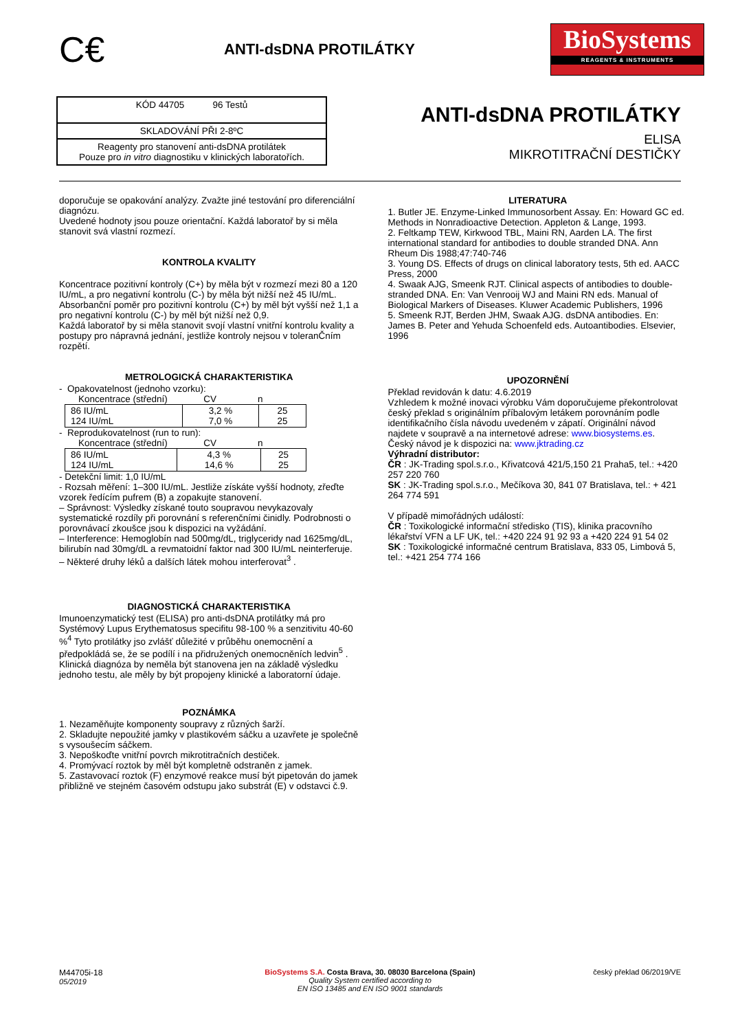C€
ANTI-dsDNA PROTILÁTKY
BioSystems
REAGENTS & INSTRUMENTS
KÓD 44705 96 Testů
SKLADOVÁNÍ PŘI 2-8ºC
Reagenty pro stanovení anti-dsDNA protilátek
Pouze pro in vitro diagnostiku v klinických laboratořích.
ANTI-dsDNA PROTILÁTKY
ELISA
MIKROTITRAČNÍ DESTIČKY
doporučuje se opakování analýzy. Zvažte jiné testování pro diferenciální diagnózu.
Uvedené hodnoty jsou pouze orientační. Každá laboratoř by si měla stanovit svá vlastní rozmezí.
KONTROLA KVALITY
Koncentrace pozitivní kontroly (C+) by měla být v rozmezí mezi 80 a 120 IU/mL, a pro negativní kontrolu (C-) by měla být nižší než 45 IU/mL.
Absorbanční poměr pro pozitivní kontrolu (C+) by měl být vyšší než 1,1 a pro negativní kontrolu (C-) by měl být nižší než 0,9.
Každá laboratoř by si měla stanovit svojí vlastní vnitřní kontrolu kvality a postupy pro nápravná jednání, jestliže kontroly nejsou v toleranČním rozpětí.
METROLOGICKÁ CHARAKTERISTIKA
- Opakovatelnost (jednoho vzorku):
Koncentrace (střední) CV n
| 86 IU/mL 124 IU/mL | 3,2 % 7,0 % | 25 25 |
- Reprodukovatelnost (run to run):
Koncentrace (střední) CV n
| 86 IU/mL 124 IU/mL | 4,3 % 14,6 % | 25 25 |
- Detekční limit: 1,0 IU/mL
- Rozsah měření: 1–300 IU/mL. Jestliže získáte vyšší hodnoty, zřeďte vzorek ředícím pufrem (B) a zopakujte stanovení.
– Správnost: Výsledky získané touto soupravou nevykazovaly systematické rozdíly při porovnání s referenčními činidly. Podrobnosti o porovnávací zkoušce jsou k dispozici na vyžádání.
– Interference: Hemoglobín nad 500mg/dL, triglyceridy nad 1625mg/dL, bilirubín nad 30mg/dL a revmatoidní faktor nad 300 IU/mL neinterferuje.
– Některé druhy léků a dalších látek mohou interferovat<sup>3</sup> .
DIAGNOSTICKÁ CHARAKTERISTIKA
Imunoenzymatický test (ELISA) pro anti-dsDNA protilátky má pro Systémový Lupus Erythematosus specifitu 98-100 % a senzitivitu 40-60 %<sup>4</sup> Tyto protilátky jso zvlášť důležité v průběhu onemocnění a předpokládá se, že se podílí i na přidružených onemocněních ledvin<sup>5</sup> .
Klinická diagnóza by neměla být stanovena jen na základě výsledku jednoho testu, ale měly by být propojeny klinické a laboratorní údaje.
POZNÁMKA
1. Nezaměňujte komponenty soupravy z různých šarží.
2. Skladujte nepoužité jamky v plastikovém sáčku a uzavřete je společně s vysoušecím sáčkem.
3. Nepoškoďte vnitřní povrch mikrotitračních destiček.
4. Promývací roztok by měl být kompletně odstraněn z jamek.
5. Zastavovací roztok (F) enzymové reakce musí být pipetován do jamek přibližně ve stejném časovém odstupu jako substrát (E) v odstavci č.9.
LITERATURA
1. Butler JE. Enzyme-Linked Immunosorbent Assay. En: Howard GC ed. Methods in Nonradioactive Detection. Appleton & Lange, 1993.
2. Feltkamp TEW, Kirkwood TBL, Maini RN, Aarden LA. The first international standard for antibodies to double stranded DNA. Ann Rheum Dis 1988;47:740-746
3. Young DS. Effects of drugs on clinical laboratory tests, 5th ed. AACC Press, 2000
4. Swaak AJG, Smeenk RJT. Clinical aspects of antibodies to double-stranded DNA. En: Van Venrooij WJ and Maini RN eds. Manual of Biological Markers of Diseases. Kluwer Academic Publishers, 1996
5. Smeenk RJT, Berden JHM, Swaak AJG. dsDNA antibodies. En: James B. Peter and Yehuda Schoenfeld eds. Autoantibodies. Elsevier, 1996
UPOZORNĚNÍ
Překlad revidován k datu: 4.6.2019
Vzhledem k možné inovaci výrobku Vám doporučujeme překontrolovat český překlad s originálním příbalovým letákem porovnáním podle identifikačního čísla návodu uvedeném v zápatí. Originální návod najdete v soupravě a na internetové adrese: www.biosystems.es.
Český návod je k dispozici na: www.jktrading.cz
Výhradní distributor:
ČR : JK-Trading spol.s.r.o., Křivatcová 421/5,150 21 Praha5, tel.: +420 257 220 760
SK : JK-Trading spol.s.r.o., Mečíkova 30, 841 07 Bratislava, tel.: + 421 264 774 591
V případě mimořádných událostí:
ČR : Toxikologické informační středisko (TIS), klinika pracovního lékařství VFN a LF UK, tel.: +420 224 91 92 93 a +420 224 91 54 02
SK : Toxikologické informačné centrum Bratislava, 833 05, Limbová 5, tel.: +421 254 774 166
M44705i-18
05/2019
BioSystems S.A. Costa Brava, 30. 08030 Barcelona (Spain)
Quality System certified according to
EN ISO 13485 and EN ISO 9001 standards
český překlad 06/2019/VE